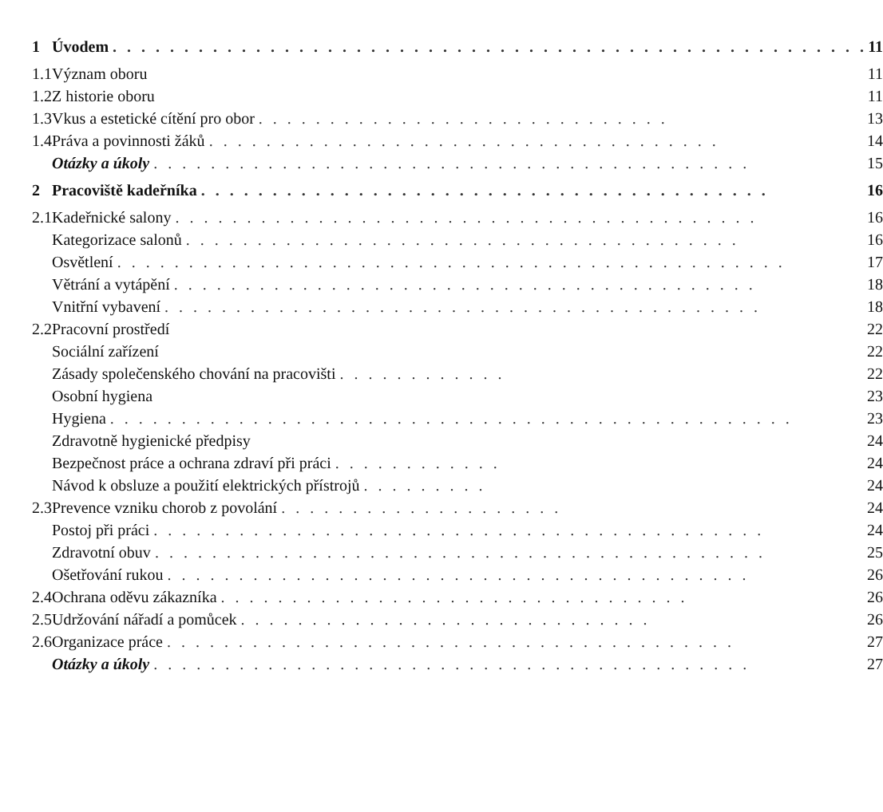| 1 | Úvodem . . . . . . . . . . . . . . . . . . . . . . . . . . . . . . . . . . . . . . . . . . . . . . . . . . . . . | 11 |
| 1.1 | Význam oboru | 11 |
| 1.2 | Z historie oboru | 11 |
| 1.3 | Vkus a estetické cítění pro obor . . . . . . . . . . . . . . . . . . . . . . . . . . . . . | 13 |
| 1.4 | Práva a povinnosti žáků . . . . . . . . . . . . . . . . . . . . . . . . . . . . . . . . . . . . | 14 |
| | Otázky a úkoly . . . . . . . . . . . . . . . . . . . . . . . . . . . . . . . . . . . . . . . . . . | 15 |
| 2 | Pracoviště kadeřníka . . . . . . . . . . . . . . . . . . . . . . . . . . . . . . . . . . . . . . . . | 16 |
| 2.1 | Kadeřnické salony . . . . . . . . . . . . . . . . . . . . . . . . . . . . . . . . . . . . . . . . . | 16 |
| | Kategorizace salonů . . . . . . . . . . . . . . . . . . . . . . . . . . . . . . . . . . . . . . . | 16 |
| | Osvětlení . . . . . . . . . . . . . . . . . . . . . . . . . . . . . . . . . . . . . . . . . . . . . . . | 17 |
| | Větrání a vytápění . . . . . . . . . . . . . . . . . . . . . . . . . . . . . . . . . . . . . . . . . | 18 |
| | Vnitřní vybavení . . . . . . . . . . . . . . . . . . . . . . . . . . . . . . . . . . . . . . . . . . | 18 |
| 2.2 | Pracovní prostředí | 22 |
| | Sociální zařízení | 22 |
| | Zásady společenského chování na pracovišti . . . . . . . . . . . . | 22 |
| | Osobní hygiena | 23 |
| | Hygiena . . . . . . . . . . . . . . . . . . . . . . . . . . . . . . . . . . . . . . . . . . . . . . . . | 23 |
| | Zdravotně hygienické předpisy | 24 |
| | Bezpečnost práce a ochrana zdraví při práci . . . . . . . . . . . . | 24 |
| | Návod k obsluze a použití elektrických přístrojů . . . . . . . . . | 24 |
| 2.3 | Prevence vzniku chorob z povolání . . . . . . . . . . . . . . . . . . . . | 24 |
| | Postoj při práci . . . . . . . . . . . . . . . . . . . . . . . . . . . . . . . . . . . . . . . . . . . | 24 |
| | Zdravotní obuv . . . . . . . . . . . . . . . . . . . . . . . . . . . . . . . . . . . . . . . . . . . | 25 |
| | Ošetřování rukou . . . . . . . . . . . . . . . . . . . . . . . . . . . . . . . . . . . . . . . . . | 26 |
| 2.4 | Ochrana oděvu zákazníka . . . . . . . . . . . . . . . . . . . . . . . . . . . . . . . . . | 26 |
| 2.5 | Udržování nářadí a pomůcek . . . . . . . . . . . . . . . . . . . . . . . . . . . . . | 26 |
| 2.6 | Organizace práce . . . . . . . . . . . . . . . . . . . . . . . . . . . . . . . . . . . . . . . . | 27 |
| | Otázky a úkoly . . . . . . . . . . . . . . . . . . . . . . . . . . . . . . . . . . . . . . . . . . | 27 |